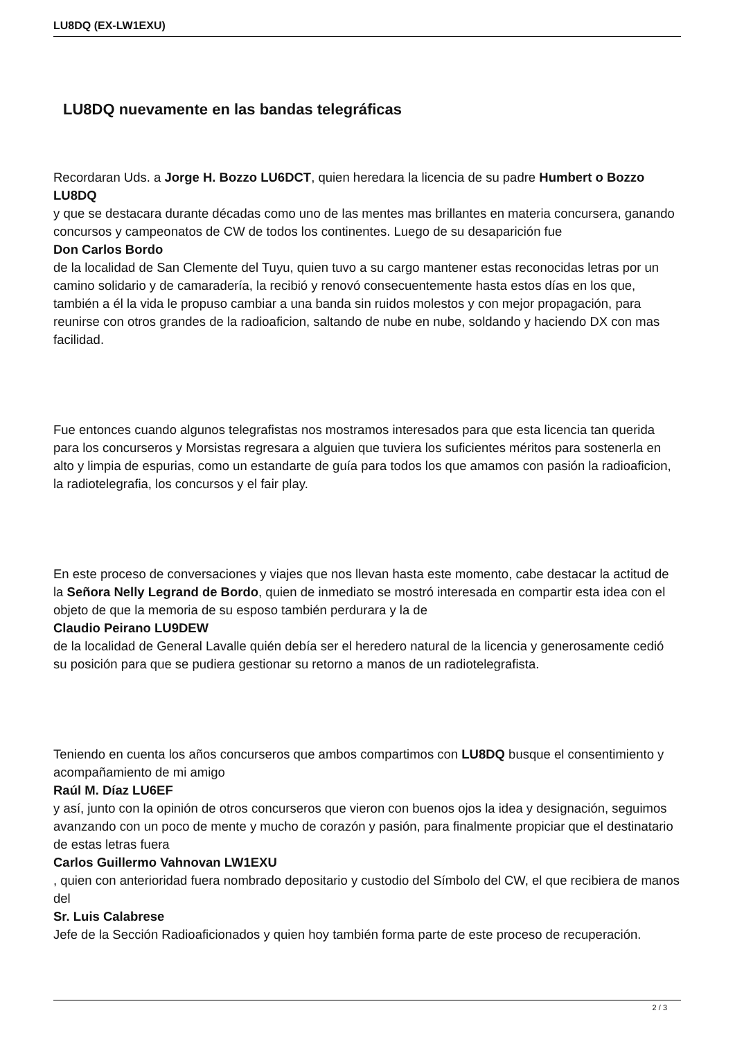LU8DQ (EX-LW1EXU)
LU8DQ nuevamente en las bandas telegráficas
Recordaran Uds. a Jorge H. Bozzo LU6DCT, quien heredara la licencia de su padre Humbert o Bozzo LU8DQ
y que se destacara durante décadas como uno de las mentes mas brillantes en materia concursera, ganando concursos y campeonatos de CW de todos los continentes. Luego de su desaparición fue
Don Carlos Bordo
de la localidad de San Clemente del Tuyu, quien tuvo a su cargo mantener estas reconocidas letras por un camino solidario y de camaradería, la recibió y renovó consecuentemente hasta estos días en los que, también a él la vida le propuso cambiar a una banda sin ruidos molestos y con mejor propagación, para reunirse con otros grandes de la radioaficion, saltando de nube en nube, soldando y haciendo DX con mas facilidad.
Fue entonces cuando algunos telegrafistas nos mostramos interesados para que esta licencia tan querida para los concurseros y Morsistas regresara a alguien que tuviera los suficientes méritos para sostenerla en alto y limpia de espurias, como un estandarte de guía para todos los que amamos con pasión la radioaficion, la radiotelegrafia, los concursos y el fair play.
En este proceso de conversaciones y viajes que nos llevan hasta este momento, cabe destacar la actitud de la Señora Nelly Legrand de Bordo, quien de inmediato se mostró interesada en compartir esta idea con el objeto de que la memoria de su esposo también perdurara y la de
Claudio Peirano LU9DEW
de la localidad de General Lavalle quién debía ser el heredero natural de la licencia y generosamente cedió su posición para que se pudiera gestionar su retorno a manos de un radiotelegrafista.
Teniendo en cuenta los años concurseros que ambos compartimos con LU8DQ busque el consentimiento y acompañamiento de mi amigo
Raúl M. Díaz LU6EF
y así, junto con la opinión de otros concurseros que vieron con buenos ojos la idea y designación, seguimos avanzando con un poco de mente y mucho de corazón y pasión, para finalmente propiciar que el destinatario de estas letras fuera
Carlos Guillermo Vahnovan LW1EXU
, quien con anterioridad fuera nombrado depositario y custodio del Símbolo del CW, el que recibiera de manos del
Sr. Luis Calabrese
Jefe de la Sección Radioaficionados y quien hoy también forma parte de este proceso de recuperación.
2 / 3